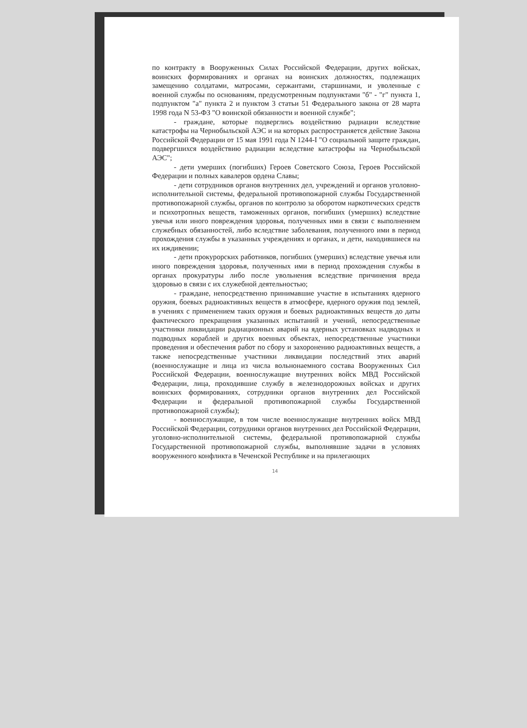по контракту в Вооруженных Силах Российской Федерации, других войсках, воинских формированиях и органах на воинских должностях, подлежащих замещению солдатами, матросами, сержантами, старшинами, и уволенные с военной службы по основаниям, предусмотренным подпунктами "б" - "г" пункта 1, подпунктом "а" пункта 2 и пунктом 3 статьи 51 Федерального закона от 28 марта 1998 года N 53-ФЗ "О воинской обязанности и военной службе";
- граждане, которые подверглись воздействию радиации вследствие катастрофы на Чернобыльской АЭС и на которых распространяется действие Закона Российской Федерации от 15 мая 1991 года N 1244-I "О социальной защите граждан, подвергшихся воздействию радиации вследствие катастрофы на Чернобыльской АЭС";
- дети умерших (погибших) Героев Советского Союза, Героев Российской Федерации и полных кавалеров ордена Славы;
- дети сотрудников органов внутренних дел, учреждений и органов уголовно-исполнительной системы, федеральной противопожарной службы Государственной противопожарной службы, органов по контролю за оборотом наркотических средств и психотропных веществ, таможенных органов, погибших (умерших) вследствие увечья или иного повреждения здоровья, полученных ими в связи с выполнением служебных обязанностей, либо вследствие заболевания, полученного ими в период прохождения службы в указанных учреждениях и органах, и дети, находившиеся на их иждивении;
- дети прокурорских работников, погибших (умерших) вследствие увечья или иного повреждения здоровья, полученных ими в период прохождения службы в органах прокуратуры либо после увольнения вследствие причинения вреда здоровью в связи с их служебной деятельностью;
- граждане, непосредственно принимавшие участие в испытаниях ядерного оружия, боевых радиоактивных веществ в атмосфере, ядерного оружия под землей, в учениях с применением таких оружия и боевых радиоактивных веществ до даты фактического прекращения указанных испытаний и учений, непосредственные участники ликвидации радиационных аварий на ядерных установках надводных и подводных кораблей и других военных объектах, непосредственные участники проведения и обеспечения работ по сбору и захоронению радиоактивных веществ, а также непосредственные участники ликвидации последствий этих аварий (военнослужащие и лица из числа вольнонаемного состава Вооруженных Сил Российской Федерации, военнослужащие внутренних войск МВД Российской Федерации, лица, проходившие службу в железнодорожных войсках и других воинских формированиях, сотрудники органов внутренних дел Российской Федерации и федеральной противопожарной службы Государственной противопожарной службы);
- военнослужащие, в том числе военнослужащие внутренних войск МВД Российской Федерации, сотрудники органов внутренних дел Российской Федерации, уголовно-исполнительной системы, федеральной противопожарной службы Государственной противопожарной службы, выполнявшие задачи в условиях вооруженного конфликта в Чеченской Республике и на прилегающих
14